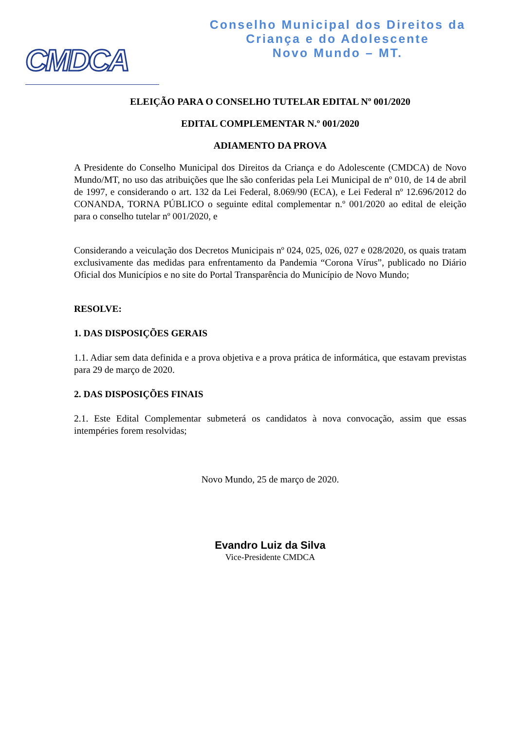CMDCA
Conselho Municipal dos Direitos da
Criança e do Adolescente
Novo Mundo – MT.
ELEIÇÃO PARA O CONSELHO TUTELAR EDITAL Nº 001/2020
EDITAL COMPLEMENTAR N.º 001/2020
ADIAMENTO DA PROVA
A Presidente do Conselho Municipal dos Direitos da Criança e do Adolescente (CMDCA) de Novo Mundo/MT, no uso das atribuições que lhe são conferidas pela Lei Municipal de nº 010, de 14 de abril de 1997, e considerando o art. 132 da Lei Federal, 8.069/90 (ECA), e Lei Federal nº 12.696/2012 do CONANDA, TORNA PÚBLICO o seguinte edital complementar n.º 001/2020 ao edital de eleição para o conselho tutelar nº 001/2020, e
Considerando a veiculação dos Decretos Municipais nº 024, 025, 026, 027 e 028/2020, os quais tratam exclusivamente das medidas para enfrentamento da Pandemia “Corona Vírus”, publicado no Diário Oficial dos Municípios e no site do Portal Transparência do Município de Novo Mundo;
RESOLVE:
1. DAS DISPOSIÇÕES GERAIS
1.1. Adiar sem data definida e a prova objetiva e a prova prática de informática, que estavam previstas para 29 de março de 2020.
2. DAS DISPOSIÇÕES FINAIS
2.1. Este Edital Complementar submeterá os candidatos à nova convocação, assim que essas intempéries forem resolvidas;
Novo Mundo, 25 de março de 2020.
Evandro Luiz da Silva
Vice-Presidente CMDCA